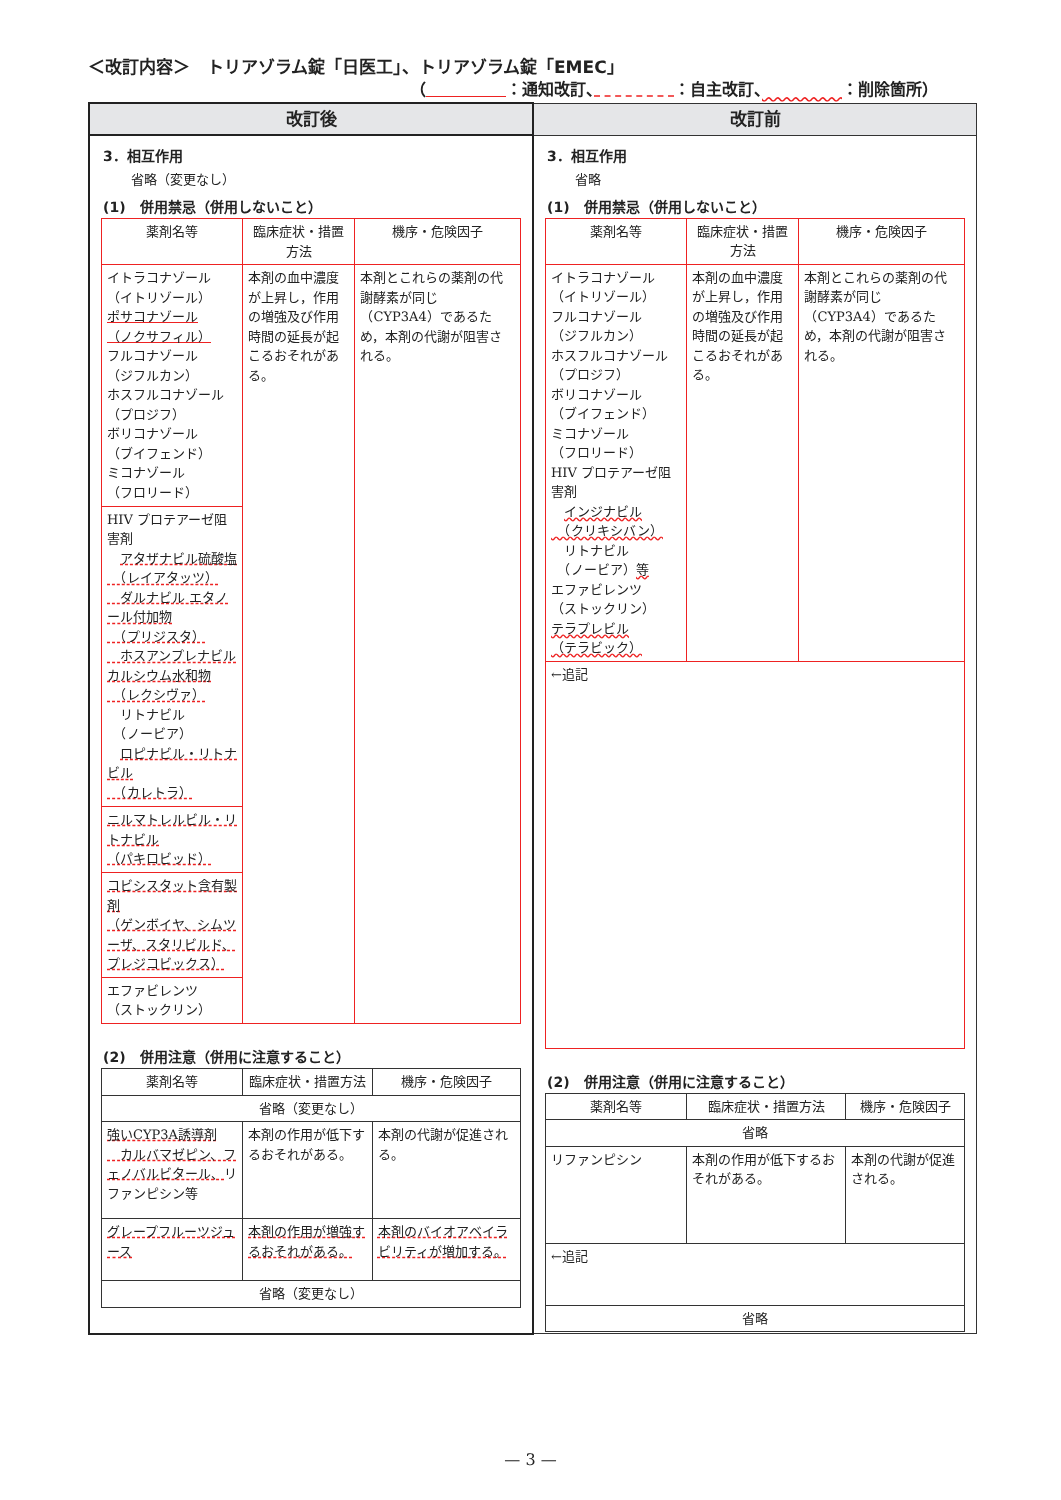＜改訂内容＞　トリアゾラム錠「日医工」、トリアゾラム錠「EMEC」
（　　　　　 ：通知改訂、　　　　　 ：自主改訂、　　　　　 ：削除箇所）
| 改訂後 | 改訂前 |
| --- | --- |
| 3．相互作用 省略（変更なし） (1) 併用禁忌（併用しないこと） / 薬剤名等 / 臨床症状・措置方法 / 機序・危険因子 / / イトラコナゾール （イトリゾール） ポサコナゾール （ノクサフィル） フルコナゾール （ジフルカン） ホスフルコナゾール （プロジフ） ボリコナゾール （ブイフェンド） ミコナゾール （フロリード） / 本剤の血中濃度が上昇し，作用の増強及び作用時間の延長が起こるおそれがある。 / 本剤とこれらの薬剤の代謝酵素が同じ（CYP3A4）であるため，本剤の代謝が阻害される。 / / HIV プロテアーゼ阻害剤 アタザナビル硫酸塩 （レイアタッツ） ダルナビル エタノール付加物 （プリジスタ） ホスアンプレナビルカルシウム水和物 （レクシヴァ） リトナビル （ノービア） ロピナビル・リトナビル （カレトラ） / / / / ニルマトレルビル・リトナビル （パキロビッド） / / / / コビシスタット含有製剤 （ゲンボイヤ、シムツーザ、スタリビルド、プレジコビックス） / / / / エファビレンツ （ストックリン） / / / (2) 併用注意（併用に注意すること） / 薬剤名等 / 臨床症状・措置方法 / 機序・危険因子 / / 省略（変更なし） / / / / 強いCYP3A誘導剤 カルバマゼピン、フェノバルビタール、 リファンピシン等 / 本剤の作用が低下するおそれがある。 / 本剤の代謝が促進される。 / / グレープフルーツジュース / 本剤の作用が増強するおそれがある。 / 本剤のバイオアベイラビリティが増加する。 / / 省略（変更なし） / / / | 3．相互作用 省略 (1) 併用禁忌（併用しないこと） / 薬剤名等 / 臨床症状・措置方法 / 機序・危険因子 / / イトラコナゾール （イトリゾール） フルコナゾール （ジフルカン） ホスフルコナゾール （プロジフ） ボリコナゾール （ブイフェンド） ミコナゾール （フロリード） HIV プロテアーゼ阻害剤 インジナビル （クリキシバン） リトナビル （ノービア） 等 エファビレンツ （ストックリン） テラプレビル （テラビック） / 本剤の血中濃度が上昇し，作用の増強及び作用時間の延長が起こるおそれがある。 / 本剤とこれらの薬剤の代謝酵素が同じ（CYP3A4）であるため，本剤の代謝が阻害される。 / / ←追記 / / / (2) 併用注意（併用に注意すること） / 薬剤名等 / 臨床症状・措置方法 / 機序・危険因子 / / 省略 / / / / リファンピシン / 本剤の作用が低下するおそれがある。 / 本剤の代謝が促進される。 / / ←追記 / / / / 省略 / / / |
— 3 —